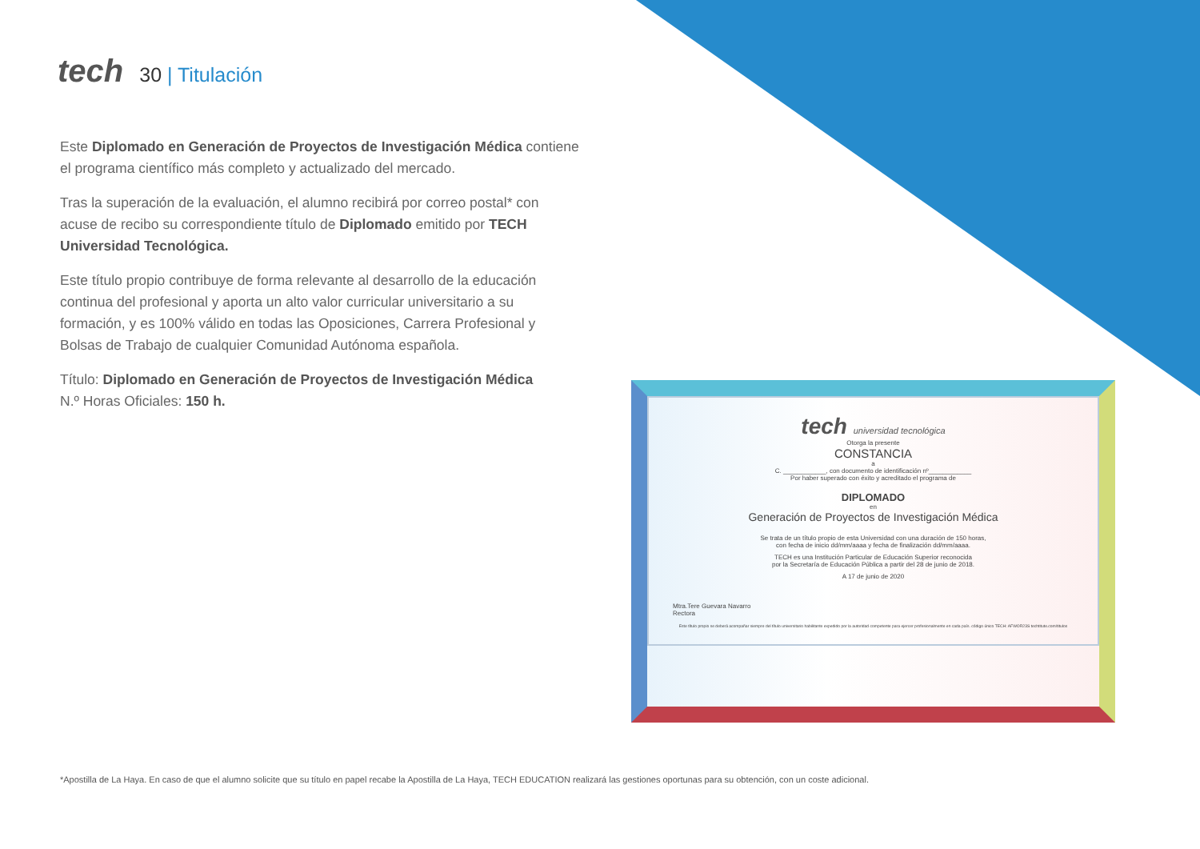tech
30 | Titulación
Este Diplomado en Generación de Proyectos de Investigación Médica contiene el programa científico más completo y actualizado del mercado.
Tras la superación de la evaluación, el alumno recibirá por correo postal* con acuse de recibo su correspondiente título de Diplomado emitido por TECH Universidad Tecnológica.
Este título propio contribuye de forma relevante al desarrollo de la educación continua del profesional y aporta un alto valor curricular universitario a su formación, y es 100% válido en todas las Oposiciones, Carrera Profesional y Bolsas de Trabajo de cualquier Comunidad Autónoma española.
Título: Diplomado en Generación de Proyectos de Investigación Médica
N.º Horas Oficiales: 150 h.
tech universidad tecnológica
Otorga la presente
CONSTANCIA
a
C. ____________, con documento de identificación nº____________
Por haber superado con éxito y acreditado el programa de
DIPLOMADO
en
Generación de Proyectos de Investigación Médica
Se trata de un título propio de esta Universidad con una duración de 150 horas,
con fecha de inicio dd/mm/aaaa y fecha de finalización dd/mm/aaaa.
TECH es una Institución Particular de Educación Superior reconocida
por la Secretaría de Educación Pública a partir del 28 de junio de 2018.
A 17 de junio de 2020
Mtra.Tere Guevara Navarro
Rectora
Este título propio se deberá acompañar siempre del título universitario habilitante expedido por la autoridad competente para ejercer profesionalmente en cada país. código único TECH: AFWOR23S techtitute.com/titulos
*Apostilla de La Haya. En caso de que el alumno solicite que su título en papel recabe la Apostilla de La Haya, TECH EDUCATION realizará las gestiones oportunas para su obtención, con un coste adicional.